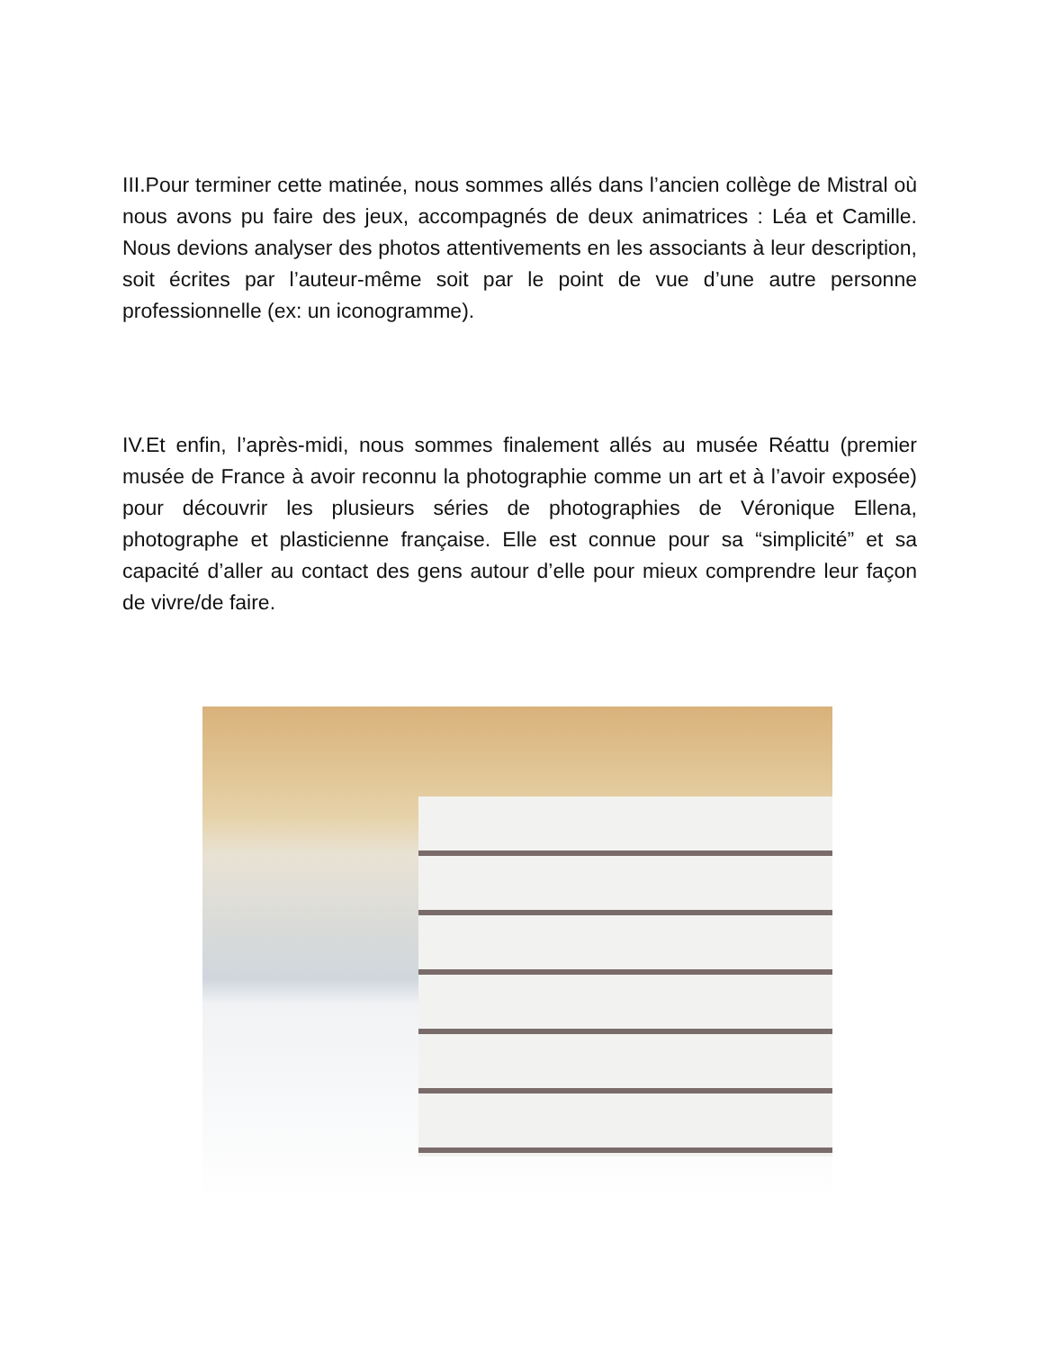III.Pour terminer cette matinée, nous sommes allés dans l’ancien collège de Mistral où nous avons pu faire des jeux, accompagnés de deux animatrices : Léa et Camille. Nous devions analyser des photos attentivements en les associants à leur description, soit écrites par l’auteur-même soit par le point de vue d’une autre personne professionnelle (ex: un iconogramme).
IV.Et enfin, l’après-midi, nous sommes finalement allés au musée Réattu (premier musée de France à avoir reconnu la photographie comme un art et à l’avoir exposée) pour découvrir les plusieurs séries de photographies de Véronique Ellena, photographe et plasticienne française. Elle est connue pour sa “simplicité” et sa capacité d’aller au contact des gens autour d’elle pour mieux comprendre leur façon de vivre/de faire.